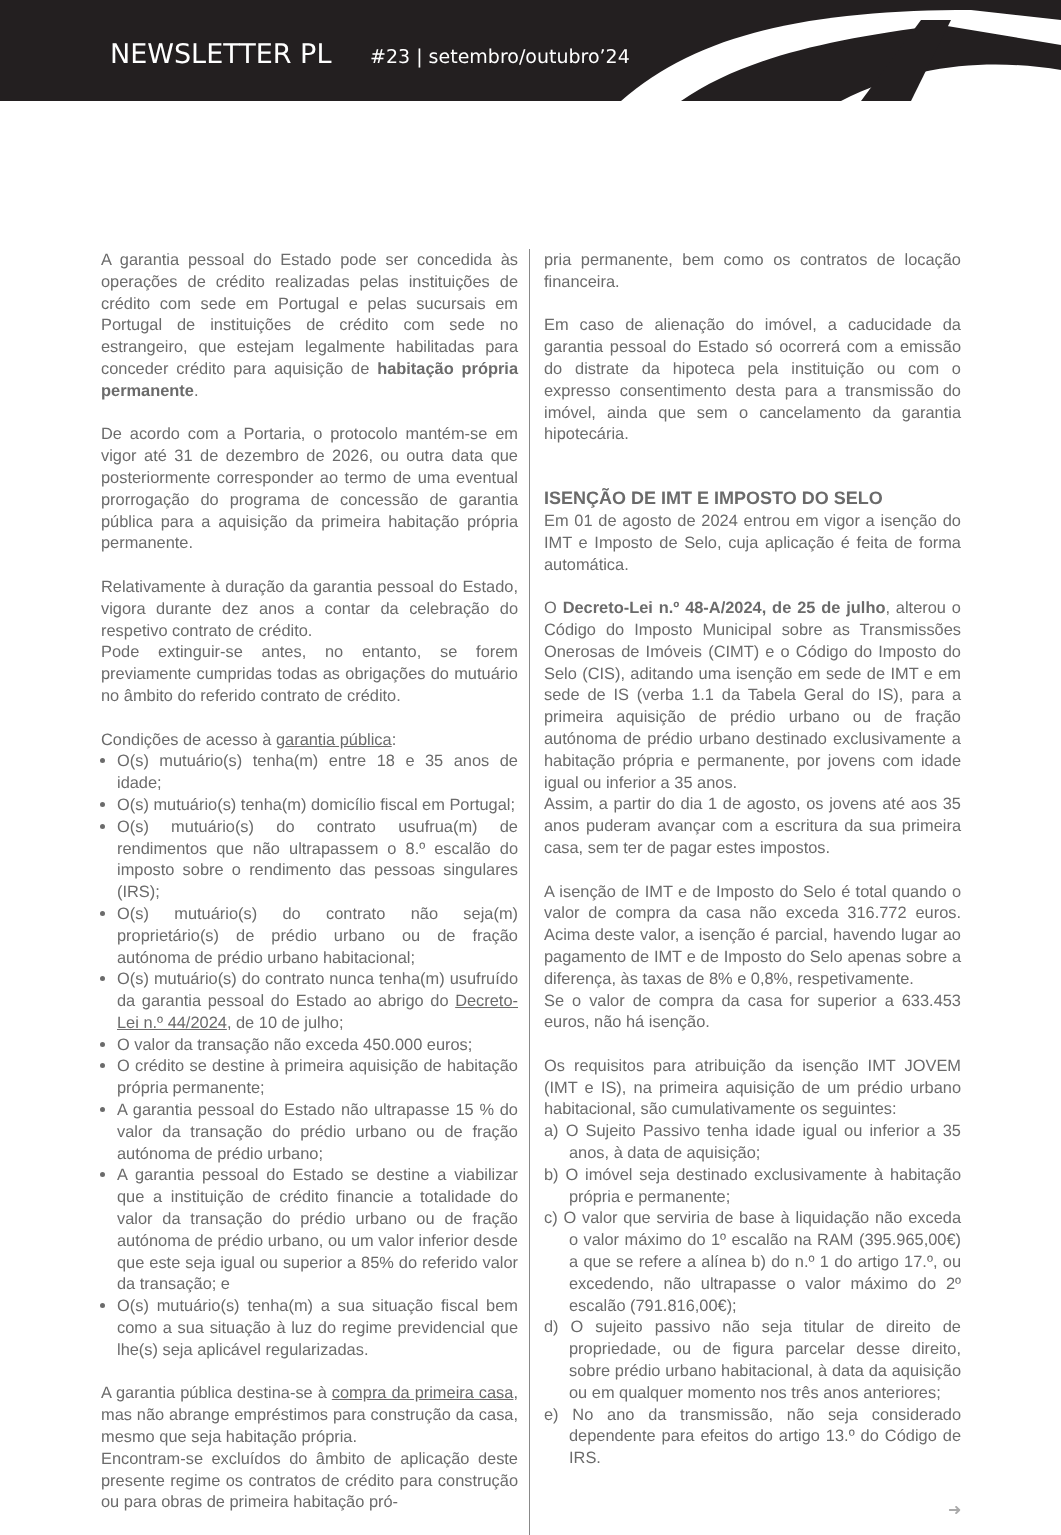NEWSLETTER PL #23 | setembro/outubro’24
A garantia pessoal do Estado pode ser concedida às operações de crédito realizadas pelas instituições de crédito com sede em Portugal e pelas sucursais em Portugal de instituições de crédito com sede no estrangeiro, que estejam legalmente habilitadas para conceder crédito para aquisição de habitação própria permanente.
De acordo com a Portaria, o protocolo mantém-se em vigor até 31 de dezembro de 2026, ou outra data que posteriormente corresponder ao termo de uma eventual prorrogação do programa de concessão de garantia pública para a aquisição da primeira habitação própria permanente.
Relativamente à duração da garantia pessoal do Estado, vigora durante dez anos a contar da celebração do respetivo contrato de crédito.
Pode extinguir-se antes, no entanto, se forem previamente cumpridas todas as obrigações do mutuário no âmbito do referido contrato de crédito.
Condições de acesso à garantia pública:
O(s) mutuário(s) tenha(m) entre 18 e 35 anos de idade;
O(s) mutuário(s) tenha(m) domicílio fiscal em Portugal;
O(s) mutuário(s) do contrato usufrua(m) de rendimentos que não ultrapassem o 8.º escalão do imposto sobre o rendimento das pessoas singulares (IRS);
O(s) mutuário(s) do contrato não seja(m) proprietário(s) de prédio urbano ou de fração autónoma de prédio urbano habitacional;
O(s) mutuário(s) do contrato nunca tenha(m) usufruído da garantia pessoal do Estado ao abrigo do Decreto-Lei n.º 44/2024, de 10 de julho;
O valor da transação não exceda 450.000 euros;
O crédito se destine à primeira aquisição de habitação própria permanente;
A garantia pessoal do Estado não ultrapasse 15 % do valor da transação do prédio urbano ou de fração autónoma de prédio urbano;
A garantia pessoal do Estado se destine a viabilizar que a instituição de crédito financie a totalidade do valor da transação do prédio urbano ou de fração autónoma de prédio urbano, ou um valor inferior desde que este seja igual ou superior a 85% do referido valor da transação; e
O(s) mutuário(s) tenha(m) a sua situação fiscal bem como a sua situação à luz do regime previdencial que lhe(s) seja aplicável regularizadas.
A garantia pública destina-se à compra da primeira casa, mas não abrange empréstimos para construção da casa, mesmo que seja habitação própria.
Encontram-se excluídos do âmbito de aplicação deste presente regime os contratos de crédito para construção ou para obras de primeira habitação pró-
pria permanente, bem como os contratos de locação financeira.
Em caso de alienação do imóvel, a caducidade da garantia pessoal do Estado só ocorrerá com a emissão do distrate da hipoteca pela instituição ou com o expresso consentimento desta para a transmissão do imóvel, ainda que sem o cancelamento da garantia hipotecária.
ISENÇÃO DE IMT E IMPOSTO DO SELO
Em 01 de agosto de 2024 entrou em vigor a isenção do IMT e Imposto de Selo, cuja aplicação é feita de forma automática.
O Decreto-Lei n.º 48-A/2024, de 25 de julho, alterou o Código do Imposto Municipal sobre as Transmissões Onerosas de Imóveis (CIMT) e o Código do Imposto do Selo (CIS), aditando uma isenção em sede de IMT e em sede de IS (verba 1.1 da Tabela Geral do IS), para a primeira aquisição de prédio urbano ou de fração autónoma de prédio urbano destinado exclusivamente a habitação própria e permanente, por jovens com idade igual ou inferior a 35 anos.
Assim, a partir do dia 1 de agosto, os jovens até aos 35 anos puderam avançar com a escritura da sua primeira casa, sem ter de pagar estes impostos.
A isenção de IMT e de Imposto do Selo é total quando o valor de compra da casa não exceda 316.772 euros. Acima deste valor, a isenção é parcial, havendo lugar ao pagamento de IMT e de Imposto do Selo apenas sobre a diferença, às taxas de 8% e 0,8%, respetivamente.
Se o valor de compra da casa for superior a 633.453 euros, não há isenção.
Os requisitos para atribuição da isenção IMT JOVEM (IMT e IS), na primeira aquisição de um prédio urbano habitacional, são cumulativamente os seguintes:
a) O Sujeito Passivo tenha idade igual ou inferior a 35 anos, à data de aquisição;
b) O imóvel seja destinado exclusivamente à habitação própria e permanente;
c) O valor que serviria de base à liquidação não exceda o valor máximo do 1º escalão na RAM (395.965,00€) a que se refere a alínea b) do n.º 1 do artigo 17.º, ou excedendo, não ultrapasse o valor máximo do 2º escalão (791.816,00€);
d) O sujeito passivo não seja titular de direito de propriedade, ou de figura parcelar desse direito, sobre prédio urbano habitacional, à data da aquisição ou em qualquer momento nos três anos anteriores;
e) No ano da transmissão, não seja considerado dependente para efeitos do artigo 13.º do Código de IRS.
➜